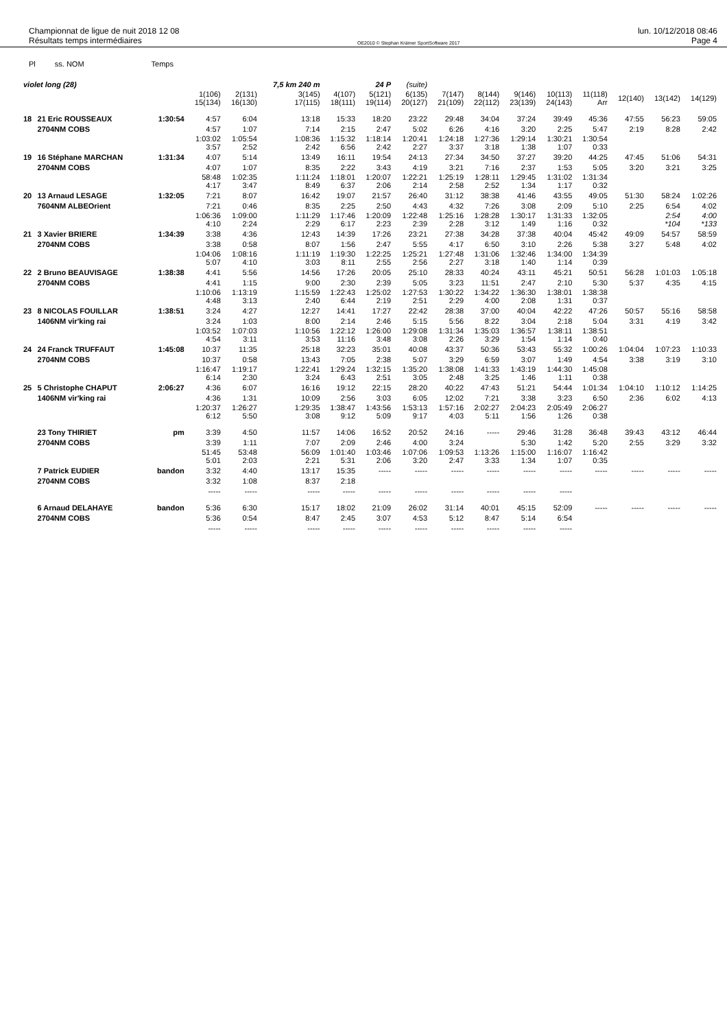Championnat de ligue de nuit 2018 12 08
Résultats temps intermédiaires
OE2010 © Stephan Krämer SportSoftware 2017
lun. 10/12/2018 08:46
Page 4
Pl ss. NOM Temps
| violet long (28) | | | | | 7,5 km 240 m | | 24 P | (suite) | | | | | | | | |
| | | | 1(106) 15(134) | 2(131) 16(130) | 3(145) 17(115) | 4(107) 18(111) | 5(121) 19(114) | 6(135) 20(127) | 7(147) 21(109) | 8(144) 22(112) | 9(146) 23(139) | 10(113) 24(143) | 11(118) Arr | 12(140) | 13(142) | 14(129) |
| 18 | 21 Eric ROUSSEAUX | 1:30:54 | 4:57 | 6:04 | 13:18 | 15:33 | 18:20 | 23:22 | 29:48 | 34:04 | 37:24 | 39:49 | 45:36 | 47:55 | 56:23 | 59:05 |
| | 2704NM COBS | | 4:57 | 1:07 | 7:14 | 2:15 | 2:47 | 5:02 | 6:26 | 4:16 | 3:20 | 2:25 | 5:47 | 2:19 | 8:28 | 2:42 |
| | | | 1:03:02 3:57 | 1:05:54 2:52 | 1:08:36 2:42 | 1:15:32 6:56 | 1:18:14 2:42 | 1:20:41 2:27 | 1:24:18 3:37 | 1:27:36 3:18 | 1:29:14 1:38 | 1:30:21 1:07 | 1:30:54 0:33 | | | |
| 19 | 16 Stéphane MARCHAN | 1:31:34 | 4:07 | 5:14 | 13:49 | 16:11 | 19:54 | 24:13 | 27:34 | 34:50 | 37:27 | 39:20 | 44:25 | 47:45 | 51:06 | 54:31 |
| | 2704NM COBS | | 4:07 | 1:07 | 8:35 | 2:22 | 3:43 | 4:19 | 3:21 | 7:16 | 2:37 | 1:53 | 5:05 | 3:20 | 3:21 | 3:25 |
| | | | 58:48 4:17 | 1:02:35 3:47 | 1:11:24 8:49 | 1:18:01 6:37 | 1:20:07 2:06 | 1:22:21 2:14 | 1:25:19 2:58 | 1:28:11 2:52 | 1:29:45 1:34 | 1:31:02 1:17 | 1:31:34 0:32 | | | |
| 20 | 13 Arnaud LESAGE | 1:32:05 | 7:21 | 8:07 | 16:42 | 19:07 | 21:57 | 26:40 | 31:12 | 38:38 | 41:46 | 43:55 | 49:05 | 51:30 | 58:24 | 1:02:26 |
| | 7604NM ALBEOrient | | 7:21 | 0:46 | 8:35 | 2:25 | 2:50 | 4:43 | 4:32 | 7:26 | 3:08 | 2:09 | 5:10 | 2:25 | 6:54 | 4:02 |
| | | | 1:06:36 4:10 | 1:09:00 2:24 | 1:11:29 2:29 | 1:17:46 6:17 | 1:20:09 2:23 | 1:22:48 2:39 | 1:25:16 2:28 | 1:28:28 3:12 | 1:30:17 1:49 | 1:31:33 1:16 | 1:32:05 0:32 | | 2:54 *104 | 4:00 *133 |
| 21 | 3 Xavier BRIERE | 1:34:39 | 3:38 | 4:36 | 12:43 | 14:39 | 17:26 | 23:21 | 27:38 | 34:28 | 37:38 | 40:04 | 45:42 | 49:09 | 54:57 | 58:59 |
| | 2704NM COBS | | 3:38 | 0:58 | 8:07 | 1:56 | 2:47 | 5:55 | 4:17 | 6:50 | 3:10 | 2:26 | 5:38 | 3:27 | 5:48 | 4:02 |
| | | | 1:04:06 5:07 | 1:08:16 4:10 | 1:11:19 3:03 | 1:19:30 8:11 | 1:22:25 2:55 | 1:25:21 2:56 | 1:27:48 2:27 | 1:31:06 3:18 | 1:32:46 1:40 | 1:34:00 1:14 | 1:34:39 0:39 | | | |
| 22 | 2 Bruno BEAUVISAGE | 1:38:38 | 4:41 | 5:56 | 14:56 | 17:26 | 20:05 | 25:10 | 28:33 | 40:24 | 43:11 | 45:21 | 50:51 | 56:28 | 1:01:03 | 1:05:18 |
| | 2704NM COBS | | 4:41 | 1:15 | 9:00 | 2:30 | 2:39 | 5:05 | 3:23 | 11:51 | 2:47 | 2:10 | 5:30 | 5:37 | 4:35 | 4:15 |
| | | | 1:10:06 4:48 | 1:13:19 3:13 | 1:15:59 2:40 | 1:22:43 6:44 | 1:25:02 2:19 | 1:27:53 2:51 | 1:30:22 2:29 | 1:34:22 4:00 | 1:36:30 2:08 | 1:38:01 1:31 | 1:38:38 0:37 | | | |
| 23 | 8 NICOLAS FOUILLAR | 1:38:51 | 3:24 | 4:27 | 12:27 | 14:41 | 17:27 | 22:42 | 28:38 | 37:00 | 40:04 | 42:22 | 47:26 | 50:57 | 55:16 | 58:58 |
| | 1406NM vir'king rai | | 3:24 | 1:03 | 8:00 | 2:14 | 2:46 | 5:15 | 5:56 | 8:22 | 3:04 | 2:18 | 5:04 | 3:31 | 4:19 | 3:42 |
| | | | 1:03:52 4:54 | 1:07:03 3:11 | 1:10:56 3:53 | 1:22:12 11:16 | 1:26:00 3:48 | 1:29:08 3:08 | 1:31:34 2:26 | 1:35:03 3:29 | 1:36:57 1:54 | 1:38:11 1:14 | 1:38:51 0:40 | | | |
| 24 | 24 Franck TRUFFAUT | 1:45:08 | 10:37 | 11:35 | 25:18 | 32:23 | 35:01 | 40:08 | 43:37 | 50:36 | 53:43 | 55:32 | 1:00:26 | 1:04:04 | 1:07:23 | 1:10:33 |
| | 2704NM COBS | | 10:37 | 0:58 | 13:43 | 7:05 | 2:38 | 5:07 | 3:29 | 6:59 | 3:07 | 1:49 | 4:54 | 3:38 | 3:19 | 3:10 |
| | | | 1:16:47 6:14 | 1:19:17 2:30 | 1:22:41 3:24 | 1:29:24 6:43 | 1:32:15 2:51 | 1:35:20 3:05 | 1:38:08 2:48 | 1:41:33 3:25 | 1:43:19 1:46 | 1:44:30 1:11 | 1:45:08 0:38 | | | |
| 25 | 5 Christophe CHAPUT | 2:06:27 | 4:36 | 6:07 | 16:16 | 19:12 | 22:15 | 28:20 | 40:22 | 47:43 | 51:21 | 54:44 | 1:01:34 | 1:04:10 | 1:10:12 | 1:14:25 |
| | 1406NM vir'king rai | | 4:36 | 1:31 | 10:09 | 2:56 | 3:03 | 6:05 | 12:02 | 7:21 | 3:38 | 3:23 | 6:50 | 2:36 | 6:02 | 4:13 |
| | | | 1:20:37 6:12 | 1:26:27 5:50 | 1:29:35 3:08 | 1:38:47 9:12 | 1:43:56 5:09 | 1:53:13 9:17 | 1:57:16 4:03 | 2:02:27 5:11 | 2:04:23 1:56 | 2:05:49 1:26 | 2:06:27 0:38 | | | |
| | 23 Tony THIRIET | pm | 3:39 | 4:50 | 11:57 | 14:06 | 16:52 | 20:52 | 24:16 | ----- | 29:46 | 31:28 | 36:48 | 39:43 | 43:12 | 46:44 |
| | 2704NM COBS | | 3:39 | 1:11 | 7:07 | 2:09 | 2:46 | 4:00 | 3:24 | | 5:30 | 1:42 | 5:20 | 2:55 | 3:29 | 3:32 |
| | | | 51:45 5:01 | 53:48 2:03 | 56:09 2:21 | 1:01:40 5:31 | 1:03:46 2:06 | 1:07:06 3:20 | 1:09:53 2:47 | 1:13:26 3:33 | 1:15:00 1:34 | 1:16:07 1:07 | 1:16:42 0:35 | | | |
| | 7 Patrick EUDIER | bandon | 3:32 | 4:40 | 13:17 | 15:35 | ----- | ----- | ----- | ----- | ----- | ----- | ----- | ----- | ----- | ----- |
| | 2704NM COBS | | 3:32 | 1:08 | 8:37 | 2:18 | | | | | | | | | | |
| | | | ----- | ----- | ----- | ----- | ----- | ----- | ----- | ----- | ----- | ----- | | | | |
| | 6 Arnaud DELAHAYE | bandon | 5:36 | 6:30 | 15:17 | 18:02 | 21:09 | 26:02 | 31:14 | 40:01 | 45:15 | 52:09 | ----- | ----- | ----- | ----- |
| | 2704NM COBS | | 5:36 | 0:54 | 8:47 | 2:45 | 3:07 | 4:53 | 5:12 | 8:47 | 5:14 | 6:54 | | | | |
| | | | ----- | ----- | ----- | ----- | ----- | ----- | ----- | ----- | ----- | ----- | | | | |